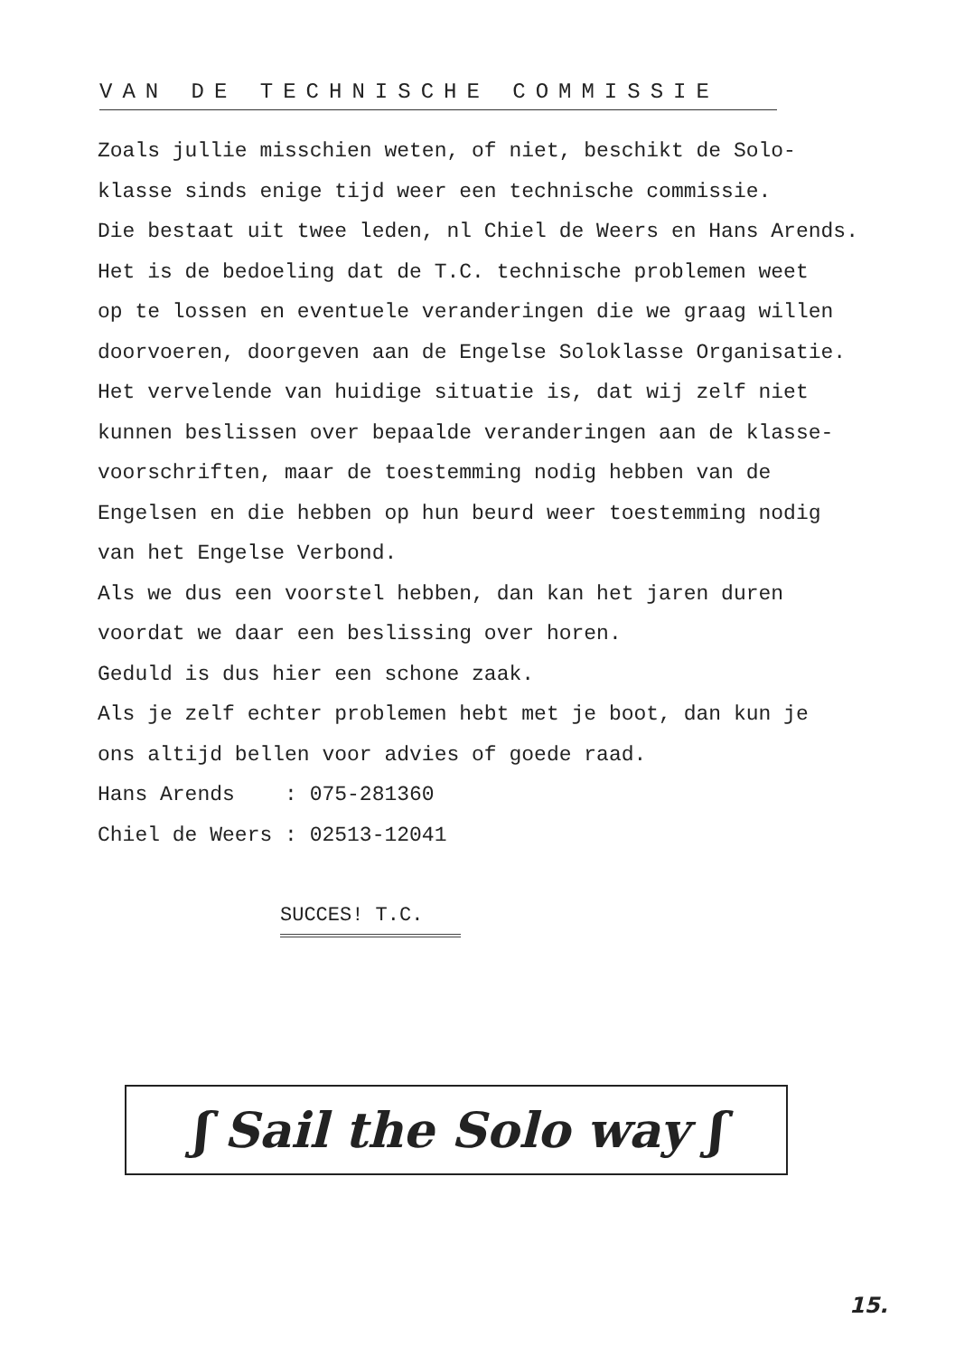VAN DE TECHNISCHE COMMISSIE
Zoals jullie misschien weten, of niet, beschikt de Solo-
klasse sinds enige tijd weer een technische commissie.
Die bestaat uit twee leden, nl Chiel de Weers en Hans Arends.
Het is de bedoeling dat de T.C. technische problemen weet
op te lossen en eventuele veranderingen die we graag willen
doorvoeren, doorgeven aan de Engelse Soloklasse Organisatie.
Het vervelende van huidige situatie is, dat wij zelf niet
kunnen beslissen over bepaalde veranderingen aan de klasse-
voorschriften, maar de toestemming nodig hebben van de
Engelsen en die hebben op hun beurd weer toestemming nodig
van het Engelse Verbond.
Als we dus een voorstel hebben, dan kan het jaren duren
voordat we daar een beslissing over horen.
Geduld is dus hier een schone zaak.
Als je zelf echter problemen hebt met je boot, dan kun je
ons altijd bellen voor advies of goede raad.
Hans Arends : 075-281360
Chiel de Weers : 02513-12041
SUCCES! T.C.
ʃ Sail the Solo way ʃ
15.